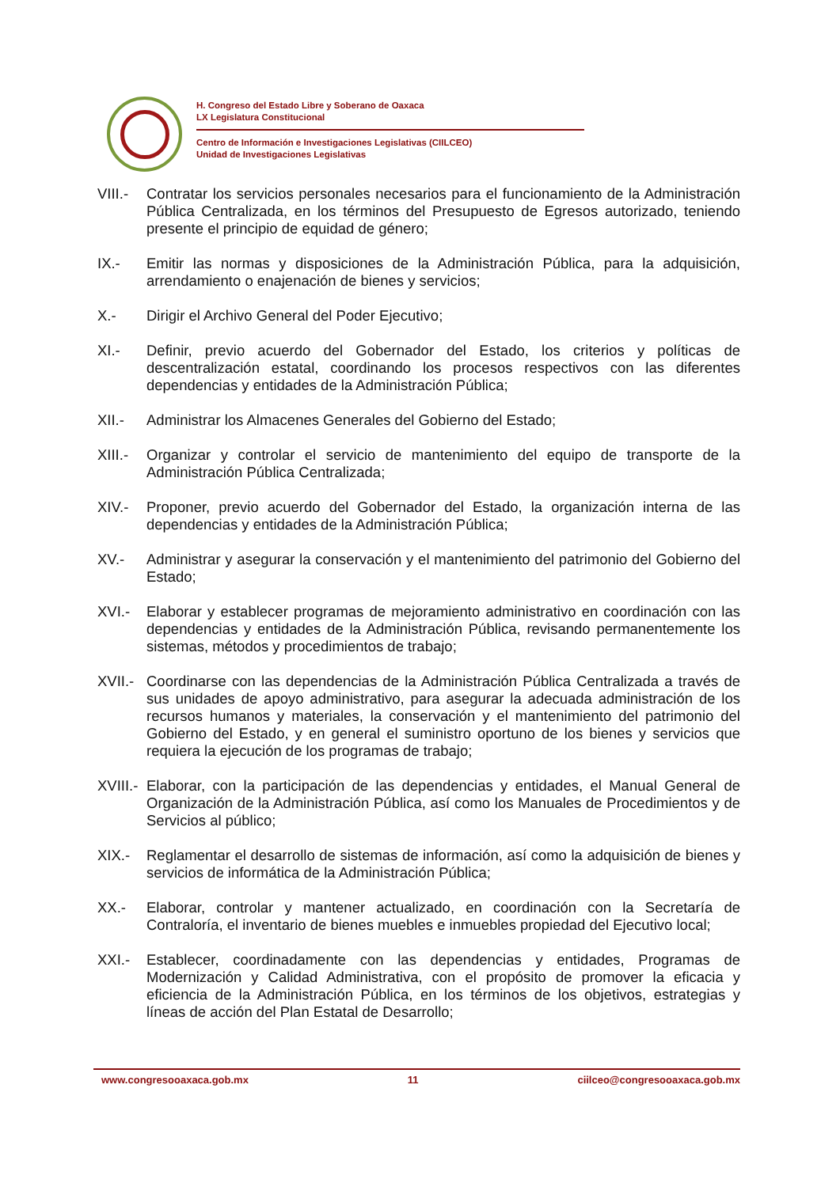H. Congreso del Estado Libre y Soberano de Oaxaca
LX Legislatura Constitucional
Centro de Información e Investigaciones Legislativas (CIILCEO)
Unidad de Investigaciones Legislativas
VIII.-
Contratar los servicios personales necesarios para el funcionamiento de la Administración Pública Centralizada, en los términos del Presupuesto de Egresos autorizado, teniendo presente el principio de equidad de género;
IX.- Emitir las normas y disposiciones de la Administración Pública, para la adquisición, arrendamiento o enajenación de bienes y servicios;
X.- Dirigir el Archivo General del Poder Ejecutivo;
XI.- Definir, previo acuerdo del Gobernador del Estado, los criterios y políticas de descentralización estatal, coordinando los procesos respectivos con las diferentes dependencias y entidades de la Administración Pública;
XII.- Administrar los Almacenes Generales del Gobierno del Estado;
XIII.-
Organizar y controlar el servicio de mantenimiento del equipo de transporte de la Administración Pública Centralizada;
XIV.- Proponer, previo acuerdo del Gobernador del Estado, la organización interna de las dependencias y entidades de la Administración Pública;
XV.- Administrar y asegurar la conservación y el mantenimiento del patrimonio del Gobierno del Estado;
XVI.- Elaborar y establecer programas de mejoramiento administrativo en coordinación con las dependencias y entidades de la Administración Pública, revisando permanentemente los sistemas, métodos y procedimientos de trabajo;
XVII.-
Coordinarse con las dependencias de la Administración Pública Centralizada a través de sus unidades de apoyo administrativo, para asegurar la adecuada administración de los recursos humanos y materiales, la conservación y el mantenimiento del patrimonio del Gobierno del Estado, y en general el suministro oportuno de los bienes y servicios que requiera la ejecución de los programas de trabajo;
XVIII.-
Elaborar, con la participación de las dependencias y entidades, el Manual General de Organización de la Administración Pública, así como los Manuales de Procedimientos y de Servicios al público;
XIX.- Reglamentar el desarrollo de sistemas de información, así como la adquisición de bienes y servicios de informática de la Administración Pública;
XX.- Elaborar, controlar y mantener actualizado, en coordinación con la Secretaría de Contraloría, el inventario de bienes muebles e inmuebles propiedad del Ejecutivo local;
XXI.- Establecer, coordinadamente con las dependencias y entidades, Programas de Modernización y Calidad Administrativa, con el propósito de promover la eficacia y eficiencia de la Administración Pública, en los términos de los objetivos, estrategias y líneas de acción del Plan Estatal de Desarrollo;
www.congresooaxaca.gob.mx 11 ciilceo@congresooaxaca.gob.mx